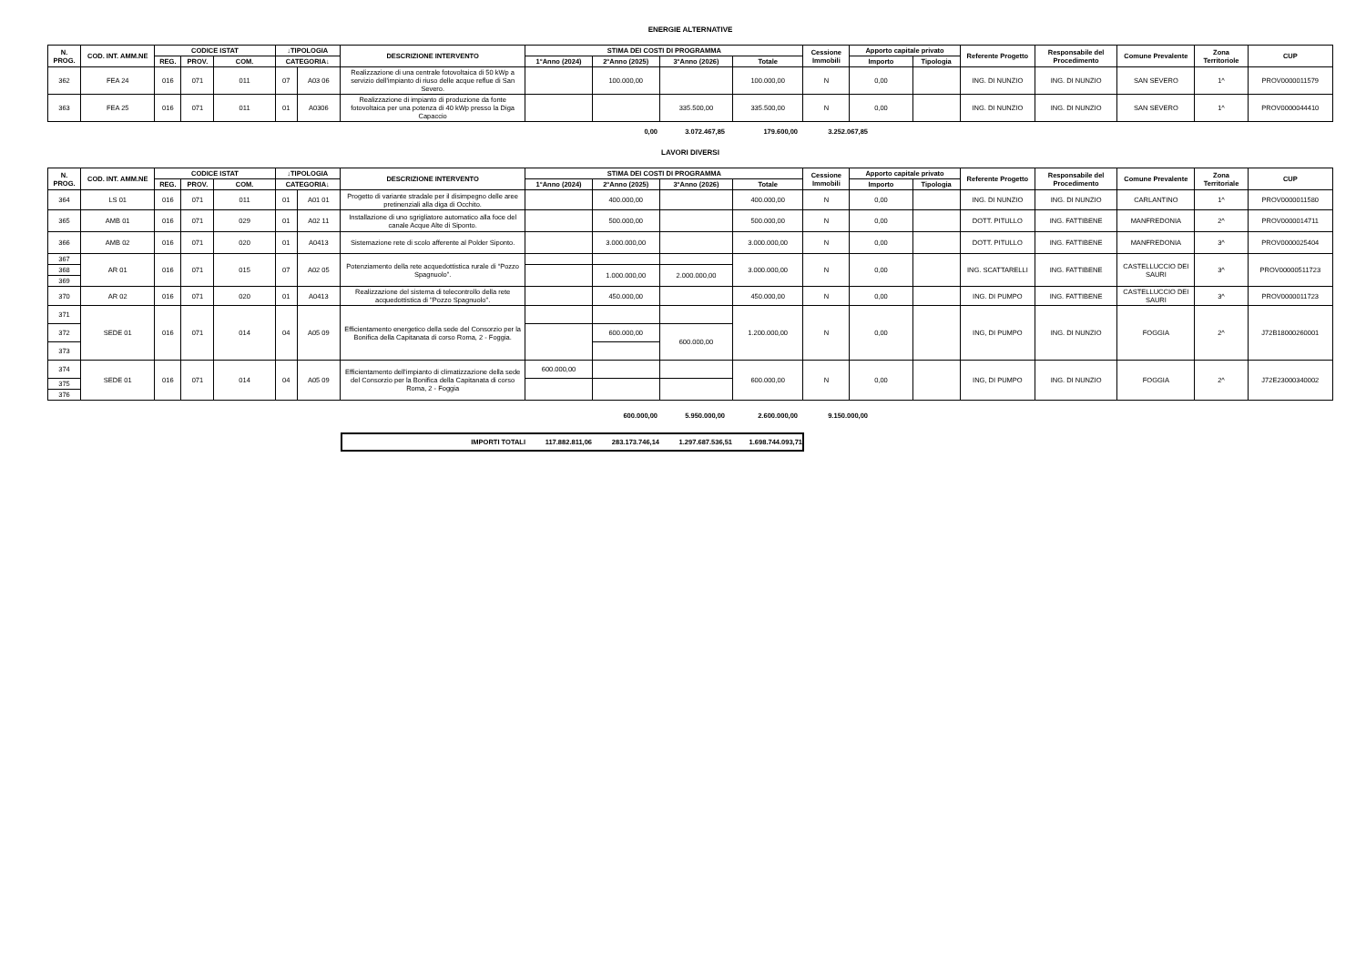ENERGIE ALTERNATIVE
| N. PROG. | COD. INT. AMM.NE | CODICE ISTAT | | | ↓TIPOLOGIA | | DESCRIZIONE INTERVENTO | STIMA DEI COSTI DI PROGRAMMA | | | | Cessione Immobili | Apporto capitale privato | | Referente Progetto | Responsabile del Procedimento | Comune Prevalente | Zona Territoriole | CUP |
| --- | --- | --- | --- | --- | --- | --- | --- | --- | --- | --- | --- | --- | --- | --- | --- | --- | --- | --- | --- |
| | | REG. | PROV. | COM. | CATEGORIA↓ | | | 1°Anno (2024) | 2°Anno (2025) | 3°Anno (2026) | Totale | | Importo | Tipologia | | | | | |
| 362 | FEA 24 | 016 | 071 | 011 | 07 | A03 06 | Realizzazione di una centrale fotovoltaica di 50 kWp a servizio dell'impianto di riuso delle acque reflue di San Severo. | | 100.000,00 | | 100.000,00 | N | 0,00 | | ING. DI NUNZIO | ING. DI NUNZIO | SAN SEVERO | 1^ | PROV0000011579 |
| 363 | FEA 25 | 016 | 071 | 011 | 01 | A0306 | Realizzazione di impianto di produzione da fonte fotovoltaica per una potenza di 40 kWp presso la Diga Capaccio | | | 335.500,00 | 335.500,00 | N | 0,00 | | ING. DI NUNZIO | ING. DI NUNZIO | SAN SEVERO | 1^ | PROV0000044410 |
0,00 3.072.467,85 179.600,00 3.252.067,85
LAVORI DIVERSI
| N. PROG. | COD. INT. AMM.NE | CODICE ISTAT | | | ↓TIPOLOGIA | | DESCRIZIONE INTERVENTO | STIMA DEI COSTI DI PROGRAMMA | | | | Cessione Immobili | Apporto capitale privato | | Referente Progetto | Responsabile del Procedimento | Comune Prevalente | Zona Territoriale | CUP |
| --- | --- | --- | --- | --- | --- | --- | --- | --- | --- | --- | --- | --- | --- | --- | --- | --- | --- | --- | --- |
| | | REG. | PROV. | COM. | CATEGORIA↓ | | | 1°Anno (2024) | 2°Anno (2025) | 3°Anno (2026) | Totale | | Importo | Tipologia | | | | | |
| 364 | LS 01 | 016 | 071 | 011 | 01 | A01 01 | Progetto di variante stradale per il disimpegno delle aree pretinenziali alla diga di Occhito. | | 400.000,00 | | 400.000,00 | N | 0,00 | | ING. DI NUNZIO | ING. DI NUNZIO | CARLANTINO | 1^ | PROV0000011580 |
| 365 | AMB 01 | 016 | 071 | 029 | 01 | A02 11 | Installazione di uno sgrigliatore automatico alla foce del canale Acque Alte di Siponto. | | 500.000,00 | | 500.000,00 | N | 0,00 | | DOTT. PITULLO | ING. FATTIBENE | MANFREDONIA | 2^ | PROV0000014711 |
| 366 | AMB 02 | 016 | 071 | 020 | 01 | A0413 | Sistemazione rete di scolo afferente al Polder Siponto. | | 3.000.000,00 | | 3.000.000,00 | N | 0,00 | | DOTT. PITULLO | ING. FATTIBENE | MANFREDONIA | 3^ | PROV0000025404 |
| 367 | AR 01 | 016 | 071 | 015 | 07 | A02 05 | Potenziamento della rete acquedottistica rurale di “Pozzo Spagnuolo”. | | | | 3.000.000,00 | N | 0,00 | | ING. SCATTARELLI | ING. FATTIBENE | CASTELLUCCIO DEI SAURI | 3^ | PROV00000511723 |
| 368 | | | | | | | | | 1.000.000,00 | 2.000.000,00 | | | | | | | | | |
| 369 | | | | | | | | | | | | | | | | | | | |
| 370 | AR 02 | 016 | 071 | 020 | 01 | A0413 | Realizzazione del sistema di telecontrollo della rete acquedottistica di "Pozzo Spagnuolo". | | 450.000,00 | | 450.000,00 | N | 0,00 | | ING. DI PUMPO | ING. FATTIBENE | CASTELLUCCIO DEI SAURI | 3^ | PROV0000011723 |
| 371 | SEDE 01 | 016 | 071 | 014 | 04 | A05 09 | Efficientamento energetico della sede del Consorzio per la Bonifica della Capitanata di corso Roma, 2 - Foggia. | | | | 1.200.000,00 | N | 0,00 | | ING, DI PUMPO | ING. DI NUNZIO | FOGGIA | 2^ | J72B18000260001 |
| 372 | | | | | | | | | 600.000,00 | 600.000,00 | | | | | | | | | |
| 373 | | | | | | | | | | | | | | | | | | | |
| 374 | SEDE 01 | 016 | 071 | 014 | 04 | A05 09 | Efficientamento dell'impianto di climatizzazione della sede del Consorzio per la Bonifica della Capitanata di corso Roma, 2 - Foggia | 600.000,00 | | | 600.000,00 | N | 0,00 | | ING, DI PUMPO | ING. DI NUNZIO | FOGGIA | 2^ | J72E23000340002 |
| 375 | | | | | | | | | | | | | | | | | | | |
| 376 | | | | | | | | | | | | | | | | | | | |
600.000,00 5.950.000,00 2.600.000,00 9.150.000,00
IMPORTI TOTALI 117.882.811,06 283.173.746,14 1.297.687.536,51 1.698.744.093,71